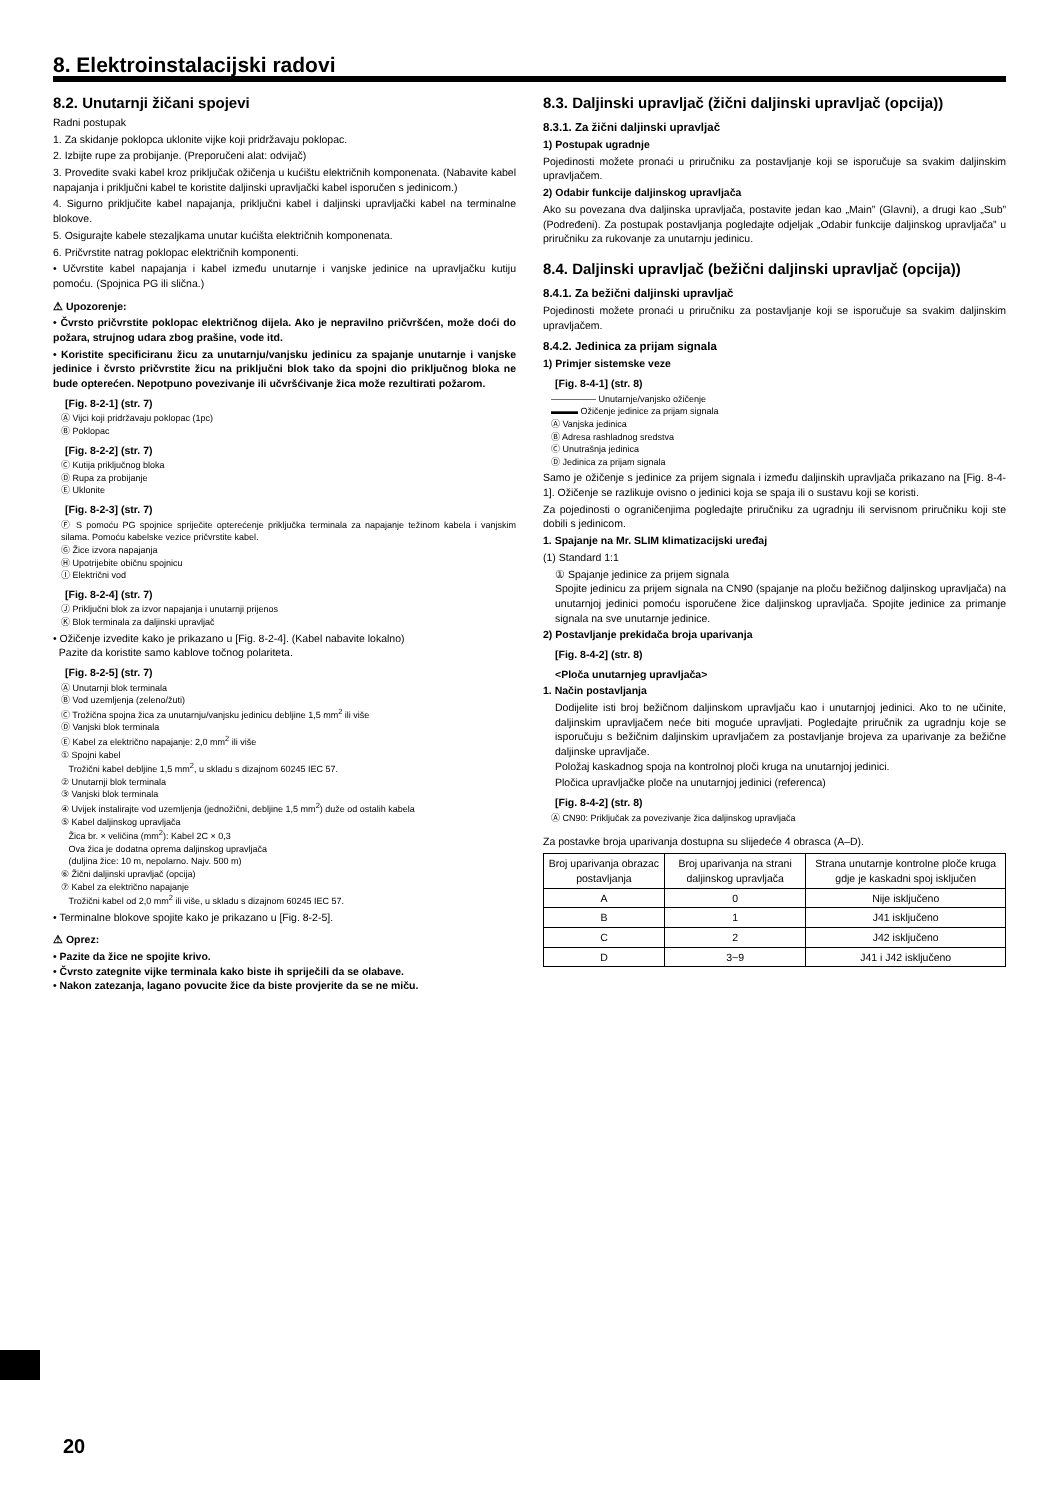8. Elektroinstalacijski radovi
8.2. Unutarnji žičani spojevi
Radni postupak
1. Za skidanje poklopca uklonite vijke koji pridržavaju poklopac.
2. Izbijte rupe za probijanje. (Preporučeni alat: odvijač)
3. Provedite svaki kabel kroz priključak ožičenja u kućištu električnih komponenata. (Nabavite kabel napajanja i priključni kabel te koristite daljinski upravljački kabel isporučen s jedinicom.)
4. Sigurno priključite kabel napajanja, priključni kabel i daljinski upravljački kabel na terminalne blokove.
5. Osigurajte kabele stezaljkama unutar kućišta električnih komponenata.
6. Pričvrstite natrag poklopac električnih komponenti.
• Učvrstite kabel napajanja i kabel između unutarnje i vanjske jedinice na upravljačku kutiju pomoću. (Spojnica PG ili slična.)
⚠ Upozorenje:
• Čvrsto pričvrstite poklopac električnog dijela. Ako je nepravilno pričvršćen, može doći do požara, strujnog udara zbog prašine, vode itd.
• Koristite specificiranu žicu za unutarnju/vanjsku jedinicu za spajanje unutarnje i vanjske jedinice i čvrsto pričvrstite žicu na priključni blok tako da spojni dio priključnog bloka ne bude opterećen. Nepotpuno povezivanje ili učvršćivanje žica može rezultirati požarom.
[Fig. 8-2-1] (str. 7)
Ⓐ Vijci koji pridržavaju poklopac (1pc)
Ⓑ Poklopac
[Fig. 8-2-2] (str. 7)
Ⓒ Kutija priključnog bloka
Ⓓ Rupa za probijanje
Ⓔ Uklonite
[Fig. 8-2-3] (str. 7)
Ⓕ S pomoću PG spojnice spriječite opterećenje priključka terminala za napajanje težinom kabela i vanjskim silama. Pomoću kabelske vezice pričvrstite kabel.
Ⓖ Žice izvora napajanja
Ⓗ Upotrijebite običnu spojnicu
Ⓘ Električni vod
[Fig. 8-2-4] (str. 7)
Ⓙ Priključni blok za izvor napajanja i unutarnji prijenos
Ⓚ Blok terminala za daljinski upravljač
• Ožičenje izvedite kako je prikazano u [Fig. 8-2-4]. (Kabel nabavite lokalno)
Pazite da koristite samo kablove točnog polariteta.
[Fig. 8-2-5] (str. 7)
Ⓐ Unutarnji blok terminala
Ⓑ Vod uzemljenja (zeleno/žuti)
Ⓒ Trožična spojna žica za unutarnju/vanjsku jedinicu debljine 1,5 mm<sup>2</sup> ili više
Ⓓ Vanjski blok terminala
Ⓔ Kabel za električno napajanje: 2,0 mm<sup>2</sup> ili više
① Spojni kabel
Trožični kabel debljine 1,5 mm<sup>2</sup>, u skladu s dizajnom 60245 IEC 57.
② Unutarnji blok terminala
③ Vanjski blok terminala
④ Uvijek instalirajte vod uzemljenja (jednožični, debljine 1,5 mm<sup>2</sup>) duže od ostalih kabela
⑤ Kabel daljinskog upravljača
Žica br. × veličina (mm<sup>2</sup>): Kabel 2C × 0,3
Ova žica je dodatna oprema daljinskog upravljača
(duljina žice: 10 m, nepolarno. Najv. 500 m)
⑥ Žični daljinski upravljač (opcija)
⑦ Kabel za električno napajanje
Trožični kabel od 2,0 mm<sup>2</sup> ili više, u skladu s dizajnom 60245 IEC 57.
• Terminalne blokove spojite kako je prikazano u [Fig. 8-2-5].
⚠ Oprez:
• Pazite da žice ne spojite krivo.
• Čvrsto zategnite vijke terminala kako biste ih spriječili da se olabave.
• Nakon zatezanja, lagano povucite žice da biste provjerite da se ne miču.
8.3. Daljinski upravljač (žični daljinski upravljač (opcija))
8.3.1. Za žični daljinski upravljač
1) Postupak ugradnje
Pojedinosti možete pronaći u priručniku za postavljanje koji se isporučuje sa svakim daljinskim upravljačem.
2) Odabir funkcije daljinskog upravljača
Ako su povezana dva daljinska upravljača, postavite jedan kao „Main” (Glavni), a drugi kao „Sub” (Podređeni). Za postupak postavljanja pogledajte odjeljak „Odabir funkcije daljinskog upravljača” u priručniku za rukovanje za unutarnju jedinicu.
8.4. Daljinski upravljač (bežični daljinski upravljač (opcija))
8.4.1. Za bežični daljinski upravljač
Pojedinosti možete pronaći u priručniku za postavljanje koji se isporučuje sa svakim daljinskim upravljačem.
8.4.2. Jedinica za prijam signala
1) Primjer sistemske veze
[Fig. 8-4-1] (str. 8)
――――― Unutarnje/vanjsko ožičenje
▬▬▬ Ožičenje jedinice za prijam signala
Ⓐ Vanjska jedinica
Ⓑ Adresa rashladnog sredstva
Ⓒ Unutrašnja jedinica
Ⓓ Jedinica za prijam signala
Samo je ožičenje s jedinice za prijem signala i između daljinskih upravljača prikazano na [Fig. 8-4-1]. Ožičenje se razlikuje ovisno o jedinici koja se spaja ili o sustavu koji se koristi.
Za pojedinosti o ograničenjima pogledajte priručniku za ugradnju ili servisnom priručniku koji ste dobili s jedinicom.
1. Spajanje na Mr. SLIM klimatizacijski uređaj
(1) Standard 1:1
① Spajanje jedinice za prijem signala
Spojite jedinicu za prijem signala na CN90 (spajanje na ploču bežičnog daljinskog upravljača) na unutarnjoj jedinici pomoću isporučene žice daljinskog upravljača. Spojite jedinice za primanje signala na sve unutarnje jedinice.
2) Postavljanje prekidača broja uparivanja
[Fig. 8-4-2] (str. 8)
<Ploča unutarnjeg upravljača>
1. Način postavljanja
Dodijelite isti broj bežičnom daljinskom upravljaču kao i unutarnjoj jedinici. Ako to ne učinite, daljinskim upravljačem neće biti moguće upravljati. Pogledajte priručnik za ugradnju koje se isporučuju s bežičnim daljinskim upravljačem za postavljanje brojeva za uparivanje za bežične daljinske upravljače.
Položaj kaskadnog spoja na kontrolnoj ploči kruga na unutarnjoj jedinici.
Pločica upravljačke ploče na unutarnjoj jedinici (referenca)
[Fig. 8-4-2] (str. 8)
Ⓐ CN90: Priključak za povezivanje žica daljinskog upravljača
Za postavke broja uparivanja dostupna su slijedeće 4 obrasca (A–D).
| Broj uparivanja obrazac postavljanja | Broj uparivanja na strani daljinskog upravljača | Strana unutarnje kontrolne ploče kruga gdje je kaskadni spoj isključen |
| --- | --- | --- |
| A | 0 | Nije isključeno |
| B | 1 | J41 isključeno |
| C | 2 | J42 isključeno |
| D | 3~9 | J41 i J42 isključeno |
20